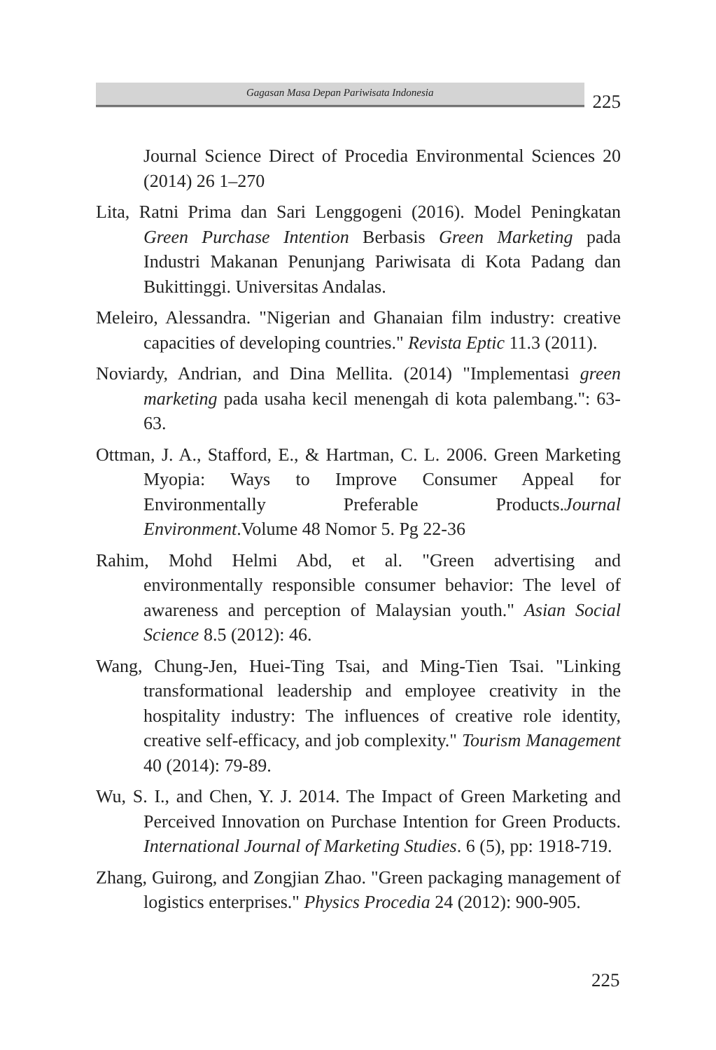Gagasan Masa Depan Pariwisata Indonesia
225
Journal Science Direct of Procedia Environmental Sciences 20 (2014) 26 1–270
Lita, Ratni Prima dan Sari Lenggogeni (2016). Model Peningkatan Green Purchase Intention Berbasis Green Marketing pada Industri Makanan Penunjang Pariwisata di Kota Padang dan Bukittinggi. Universitas Andalas.
Meleiro, Alessandra. "Nigerian and Ghanaian film industry: creative capacities of developing countries." Revista Eptic 11.3 (2011).
Noviardy, Andrian, and Dina Mellita. (2014) "Implementasi green marketing pada usaha kecil menengah di kota palembang.": 63-63.
Ottman, J. A., Stafford, E., & Hartman, C. L. 2006. Green Marketing Myopia: Ways to Improve Consumer Appeal for Environmentally Preferable Products.Journal Environment.Volume 48 Nomor 5. Pg 22-36
Rahim, Mohd Helmi Abd, et al. "Green advertising and environmentally responsible consumer behavior: The level of awareness and perception of Malaysian youth." Asian Social Science 8.5 (2012): 46.
Wang, Chung-Jen, Huei-Ting Tsai, and Ming-Tien Tsai. "Linking transformational leadership and employee creativity in the hospitality industry: The influences of creative role identity, creative self-efficacy, and job complexity." Tourism Management 40 (2014): 79-89.
Wu, S. I., and Chen, Y. J. 2014. The Impact of Green Marketing and Perceived Innovation on Purchase Intention for Green Products. International Journal of Marketing Studies. 6 (5), pp: 1918-719.
Zhang, Guirong, and Zongjian Zhao. "Green packaging management of logistics enterprises." Physics Procedia 24 (2012): 900-905.
225